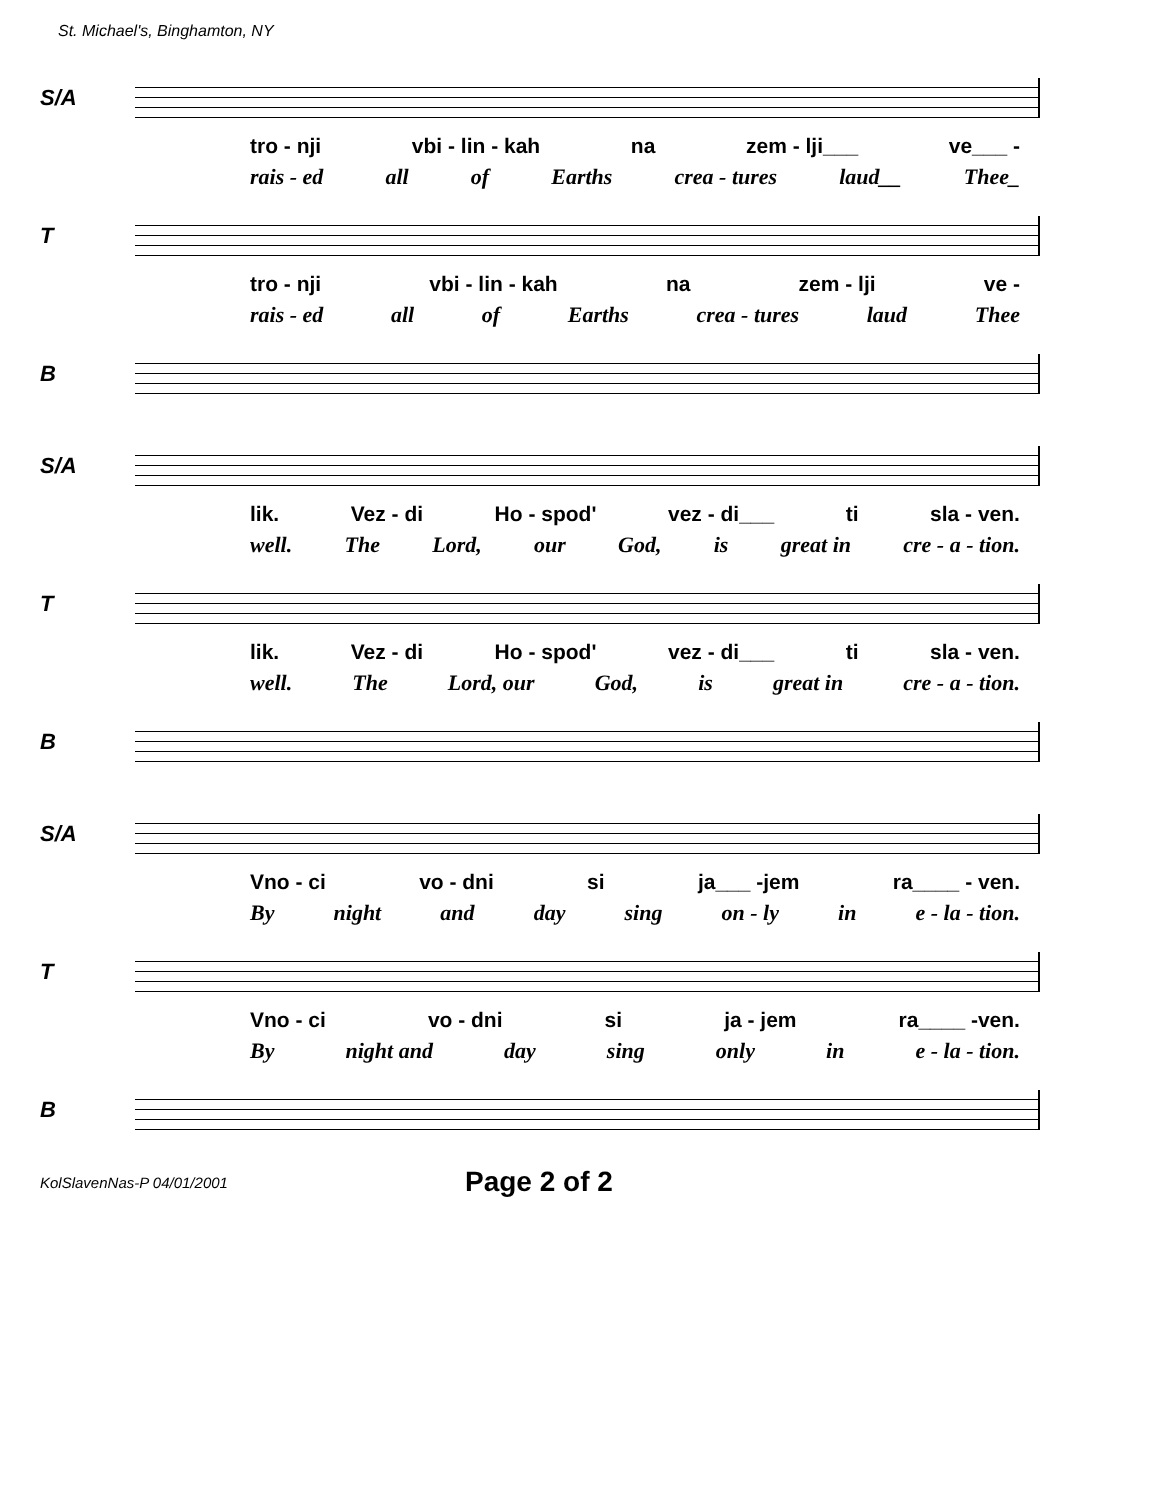St. Michael's, Binghamton, NY
S/A
tro - nji vbi - lin - kah na zem - lji___ ve___ -
rais - ed all of Earths crea - tures laud__ Thee_
T
tro - nji vbi - lin - kah na zem - lji ve -
rais - ed all of Earths crea - tures laud Thee
B
S/A
lik. Vez - di Ho - spod' vez - di___ ti sla - ven.
well. The Lord, our God, is great in cre - a - tion.
T
lik. Vez - di Ho - spod' vez - di___ ti sla - ven.
well. The Lord, our God, is great in cre - a - tion.
B
S/A
Vno - ci vo - dni si ja___ -jem ra____ - ven.
By night and day sing on - ly in e - la - tion.
T
Vno - ci vo - dni si ja - jem ra____ -ven.
By night and day sing only in e - la - tion.
B
KolSlavenNas-P 04/01/2001 Page 2 of 2